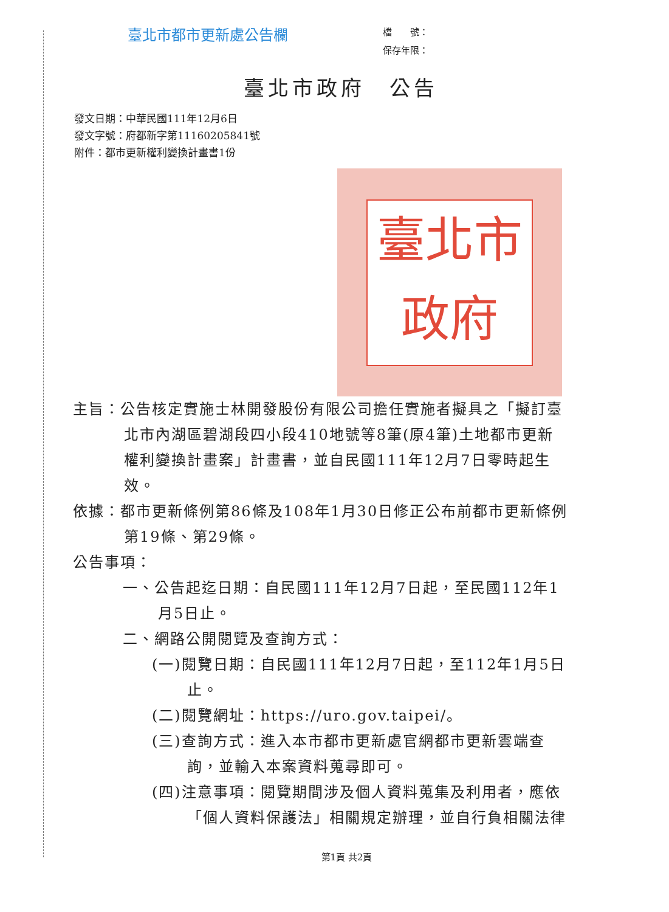臺北市都市更新處公告欄
檔　　號：
保存年限：
臺北市政府　公告
發文日期：中華民國111年12月6日
發文字號：府都新字第11160205841號
附件：都市更新權利變換計畫書1份
臺北市
政府
主旨：公告核定實施士林開發股份有限公司擔任實施者擬具之「擬訂臺北市內湖區碧湖段四小段410地號等8筆(原4筆)土地都市更新權利變換計畫案」計畫書，並自民國111年12月7日零時起生效。
依據：都市更新條例第86條及108年1月30日修正公布前都市更新條例第19條、第29條。
公告事項：
一、公告起迄日期：自民國111年12月7日起，至民國112年1月5日止。
二、網路公開閱覽及查詢方式：
(一)閱覽日期：自民國111年12月7日起，至112年1月5日止。
(二)閱覽網址：https://uro.gov.taipei/。
(三)查詢方式：進入本市都市更新處官網都市更新雲端查詢，並輸入本案資料蒐尋即可。
(四)注意事項：閱覽期間涉及個人資料蒐集及利用者，應依「個人資料保護法」相關規定辦理，並自行負相關法律
第1頁 共2頁